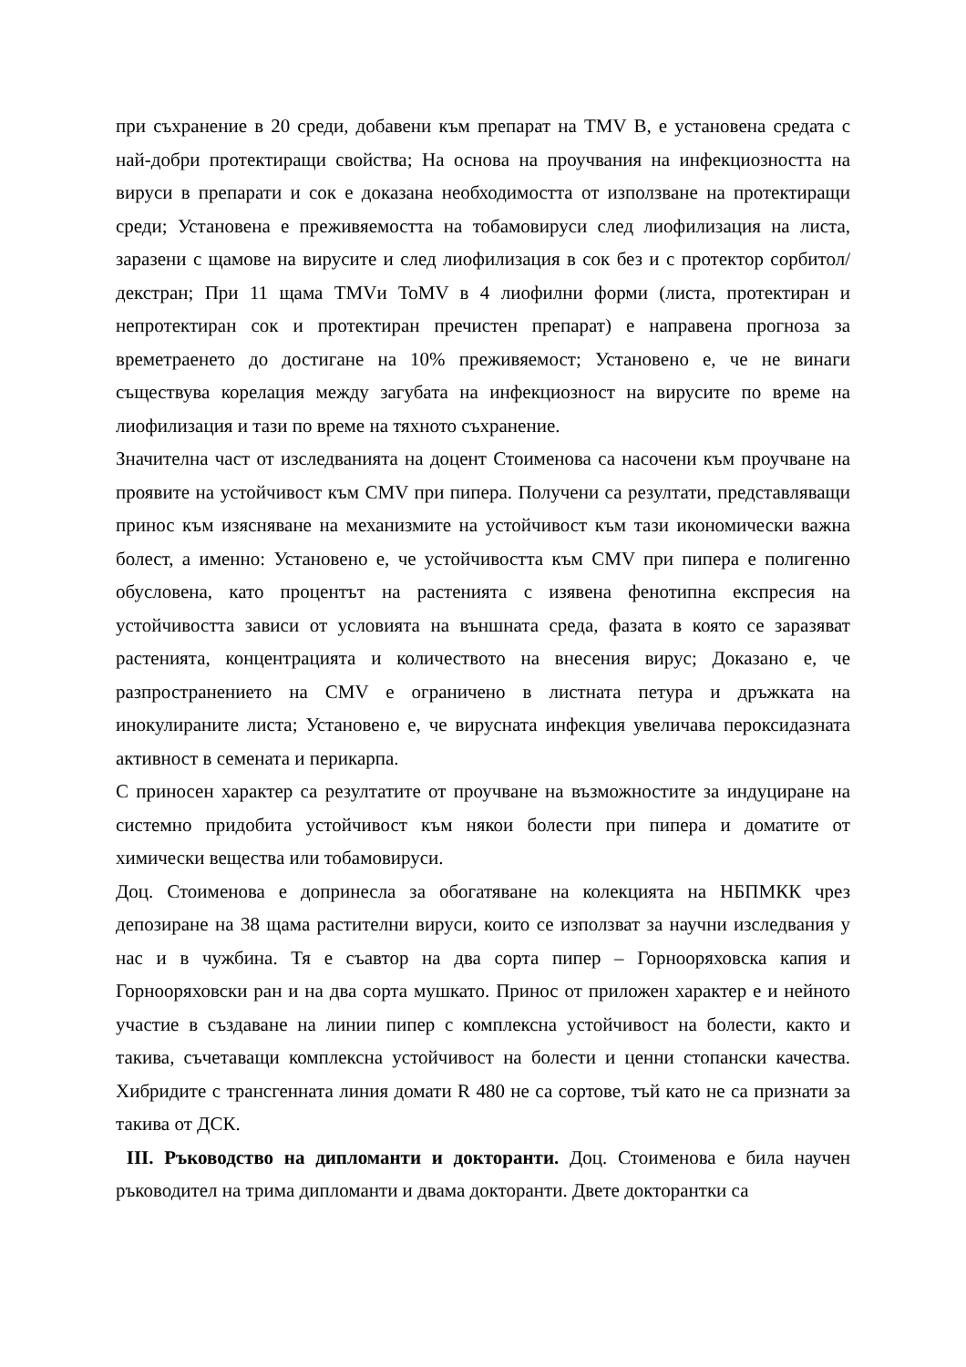при съхранение в 20 среди, добавени към препарат на TMV B, е установена средата с най-добри протектиращи свойства; На основа на проучвания на инфекциозността на вируси в препарати и сок е доказана необходимостта от използване на протектиращи среди; Установена е преживяемостта на тобамовируси след лиофилизация на листа, заразени с щамове на вирусите и след лиофилизация в сок без и с протектор сорбитол/декстран; При 11 щама TMVи ToMV в 4 лиофилни форми (листа, протектиран и непротектиран сок и протектиран пречистен препарат) е направена прогноза за времетраенето до достигане на 10% преживяемост; Установено е, че не винаги съществува корелация между загубата на инфекциозност на вирусите по време на лиофилизация и тази по време на тяхното съхранение.
Значителна част от изследванията на доцент Стоименова са насочени към проучване на проявите на устойчивост към CMV при пипера. Получени са резултати, представляващи принос към изясняване на механизмите на устойчивост към тази икономически важна болест, а именно: Установено е, че устойчивостта към CMV при пипера е полигенно обусловена, като процентът на растенията с изявена фенотипна експресия на устойчивостта зависи от условията на външната среда, фазата в която се заразяват растенията, концентрацията и количеството на внесения вирус; Доказано е, че разпространението на CMV е ограничено в листната петура и дръжката на инокулираните листа; Установено е, че вирусната инфекция увеличава пероксидазната активност в семената и перикарпа.
С приносен характер са резултатите от проучване на възможностите за индуциране на системно придобита устойчивост към някои болести при пипера и доматите от химически вещества или тобамовируси.
Доц. Стоименова е допринесла за обогатяване на колекцията на НБПМКК чрез депозиране на 38 щама растителни вируси, които се използват за научни изследвания у нас и в чужбина. Тя е съавтор на два сорта пипер – Горнооряховска капия и Горнооряховски ран и на два сорта мушкато. Принос от приложен характер е и нейното участие в създаване на линии пипер с комплексна устойчивост на болести, както и такива, съчетаващи комплексна устойчивост на болести и ценни стопански качества. Хибридите с трансгенната линия домати R 480 не са сортове, тъй като не са признати за такива от ДСК.
III. Ръководство на дипломанти и докторанти. Доц. Стоименова е била научен ръководител на трима дипломанти и двама докторанти. Двете докторантки са